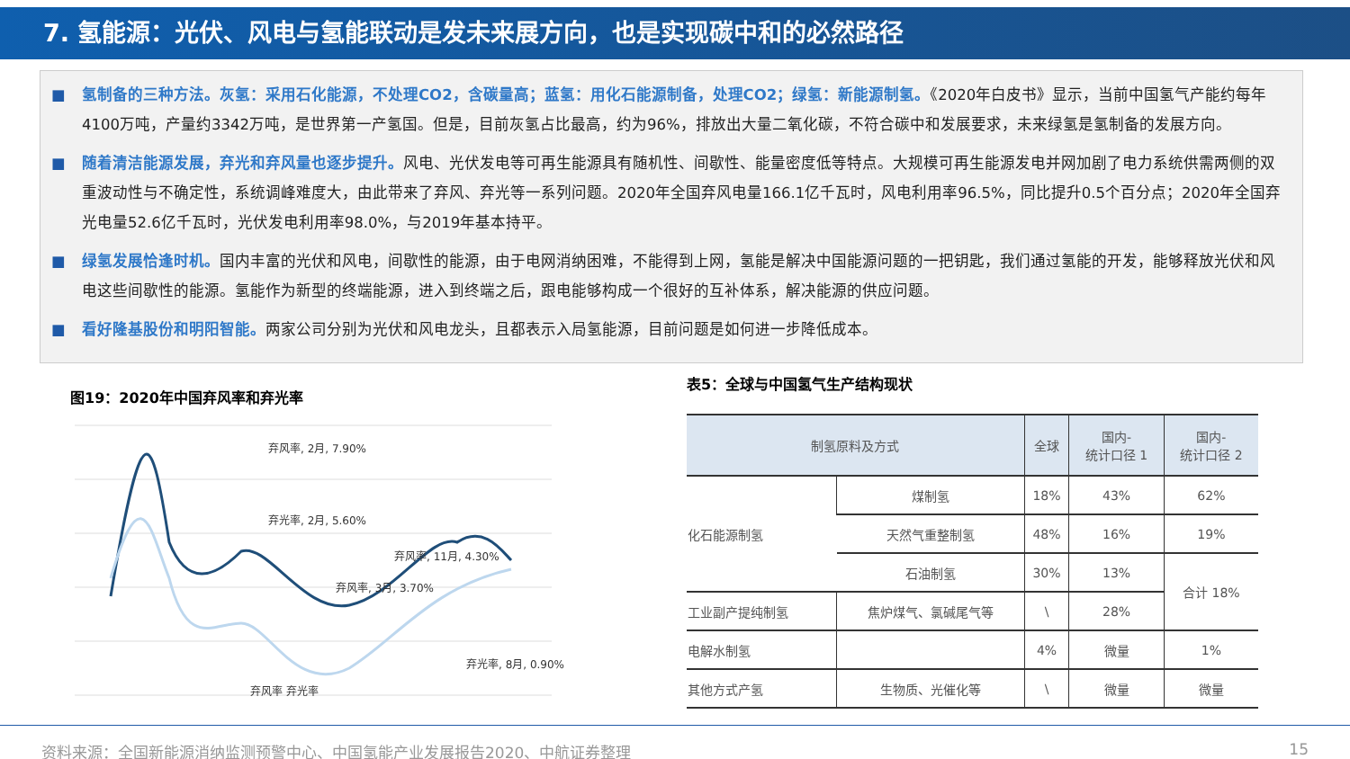7. 氢能源：光伏、风电与氢能联动是发未来展方向，也是实现碳中和的必然路径
■ 氢制备的三种方法。灰氢：采用石化能源，不处理CO2，含碳量高；蓝氢：用化石能源制备，处理CO2；绿氢：新能源制氢。《2020年白皮书》显示，当前中国氢气产能约每年4100万吨，产量约3342万吨，是世界第一产氢国。但是，目前灰氢占比最高，约为96%，排放出大量二氧化碳，不符合碳中和发展要求，未来绿氢是氢制备的发展方向。
■ 随着清洁能源发展，弃光和弃风量也逐步提升。风电、光伏发电等可再生能源具有随机性、间歇性、能量密度低等特点。大规模可再生能源发电并网加剧了电力系统供需两侧的双重波动性与不确定性，系统调峰难度大，由此带来了弃风、弃光等一系列问题。2020年全国弃风电量166.1亿千瓦时，风电利用率96.5%，同比提升0.5个百分点；2020年全国弃光电量52.6亿千瓦时，光伏发电利用率98.0%，与2019年基本持平。
■ 绿氢发展恰逢时机。国内丰富的光伏和风电，间歇性的能源，由于电网消纳困难，不能得到上网，氢能是解决中国能源问题的一把钥匙，我们通过氢能的开发，能够释放光伏和风电这些间歇性的能源。氢能作为新型的终端能源，进入到终端之后，跟电能够构成一个很好的互补体系，解决能源的供应问题。
■ 看好隆基股份和明阳智能。两家公司分别为光伏和风电龙头，且都表示入局氢能源，目前问题是如何进一步降低成本。
图19：2020年中国弃风率和弃光率
弃风率, 2月, 7.90%
弃光率, 2月, 5.60%
弃风率, 3月, 3.70%
弃风率, 11月, 4.30%
弃光率, 8月, 0.90%
弃风率 弃光率
表5：全球与中国氢气生产结构现状
| 制氢原料及方式 | | 全球 | 国内- 统计口径 1 | 国内- 统计口径 2 |
| --- | --- | --- | --- | --- |
| 化石能源制氢 | 煤制氢 | 18% | 43% | 62% |
| | 天然气重整制氢 | 48% | 16% | 19% |
| | 石油制氢 | 30% | 13% | 合计 18% |
| 工业副产提纯制氢 | 焦炉煤气、氯碱尾气等 | \ | 28% | |
| 电解水制氢 | | 4% | 微量 | 1% |
| 其他方式产氢 | 生物质、光催化等 | \ | 微量 | 微量 |
资料来源：全国新能源消纳监测预警中心、中国氢能产业发展报告2020、中航证券整理 15